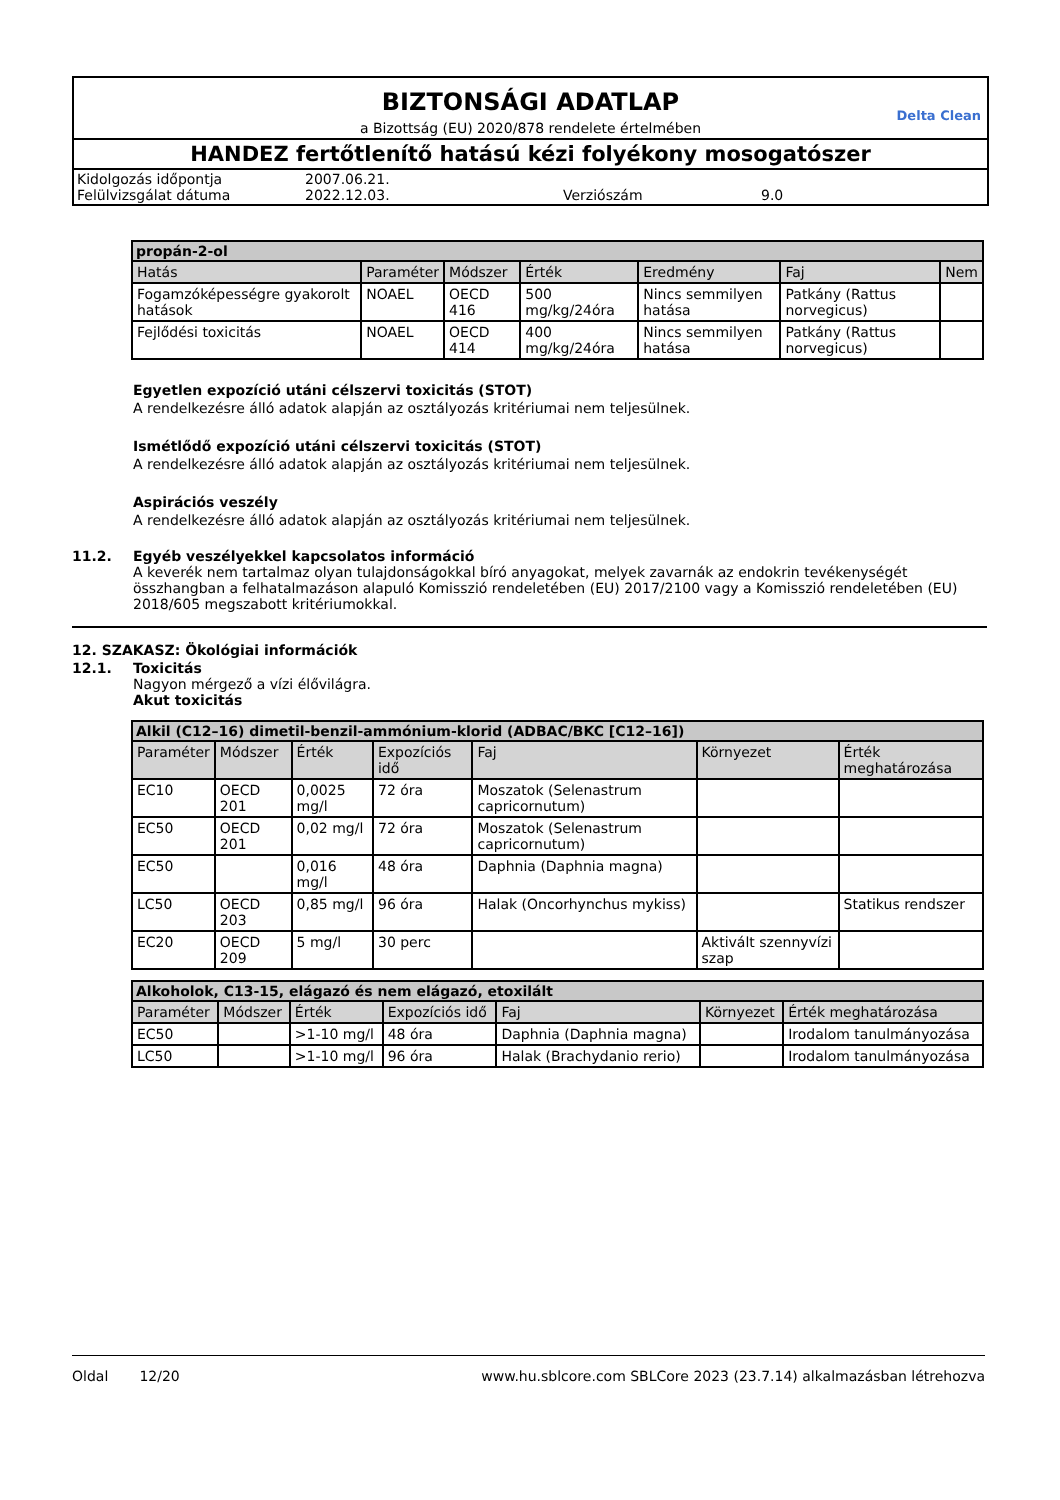BIZTONSÁGI ADATLAP
Delta Clean
a Bizottság (EU) 2020/878 rendelete értelmében
HANDEZ fertőtlenítő hatású kézi folyékony mosogatószer
Kidolgozás időpontja 2007.06.21. Felülvizsgálat dátuma 2022.12.03. Verziószám 9.0
| propán-2-ol | | | | | | |
| Hatás | Paraméter | Módszer | Érték | Eredmény | Faj | Nem |
| Fogamzóképességre gyakorolt hatások | NOAEL | OECD 416 | 500 mg/kg/24óra | Nincs semmilyen hatása | Patkány (Rattus norvegicus) | |
| Fejlődési toxicitás | NOAEL | OECD 414 | 400 mg/kg/24óra | Nincs semmilyen hatása | Patkány (Rattus norvegicus) | |
Egyetlen expozíció utáni célszervi toxicitás (STOT)
A rendelkezésre álló adatok alapján az osztályozás kritériumai nem teljesülnek.
Ismétlődő expozíció utáni célszervi toxicitás (STOT)
A rendelkezésre álló adatok alapján az osztályozás kritériumai nem teljesülnek.
Aspirációs veszély
A rendelkezésre álló adatok alapján az osztályozás kritériumai nem teljesülnek.
11.2. Egyéb veszélyekkel kapcsolatos információ
A keverék nem tartalmaz olyan tulajdonságokkal bíró anyagokat, melyek zavarnák az endokrin tevékenységét összhangban a felhatalmazáson alapuló Komisszió rendeletében (EU) 2017/2100 vagy a Komisszió rendeletében (EU) 2018/605 megszabott kritériumokkal.
12. SZAKASZ: Ökológiai információk
12.1. Toxicitás
Nagyon mérgező a vízi élővilágra.
Akut toxicitás
| Alkil (C12–16) dimetil-benzil-ammónium-klorid (ADBAC/BKC [C12–16]) | | | | | | |
| Paraméter | Módszer | Érték | Expozíciós idő | Faj | Környezet | Érték meghatározása |
| EC10 | OECD 201 | 0,0025 mg/l | 72 óra | Moszatok (Selenastrum capricornutum) | | |
| EC50 | OECD 201 | 0,02 mg/l | 72 óra | Moszatok (Selenastrum capricornutum) | | |
| EC50 | | 0,016 mg/l | 48 óra | Daphnia (Daphnia magna) | | |
| LC50 | OECD 203 | 0,85 mg/l | 96 óra | Halak (Oncorhynchus mykiss) | | Statikus rendszer |
| EC20 | OECD 209 | 5 mg/l | 30 perc | | Aktivált szennyvízi szap | |
| Alkoholok, C13-15, elágazó és nem elágazó, etoxilált | | | | | | |
| Paraméter | Módszer | Érték | Expozíciós idő | Faj | Környezet | Érték meghatározása |
| EC50 | | >1-10 mg/l | 48 óra | Daphnia (Daphnia magna) | | Irodalom tanulmányozása |
| LC50 | | >1-10 mg/l | 96 óra | Halak (Brachydanio rerio) | | Irodalom tanulmányozása |
Oldal 12/20 www.hu.sblcore.com SBLCore 2023 (23.7.14) alkalmazásban létrehozva